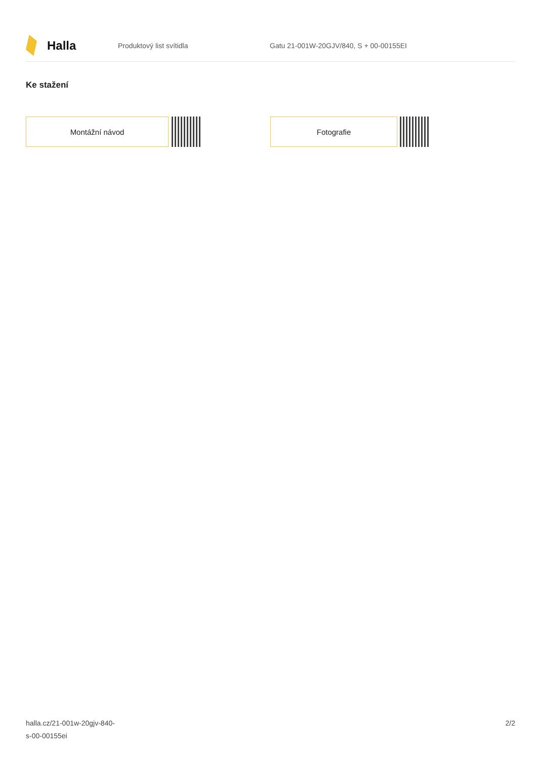Halla
Produktový list svítidla
Gatu 21-001W-20GJV/840, S + 00-00155EI
Ke stažení
Montážní návod Fotografie
halla.cz/21-001w-20gjv-840-
s-00-00155ei
2/2